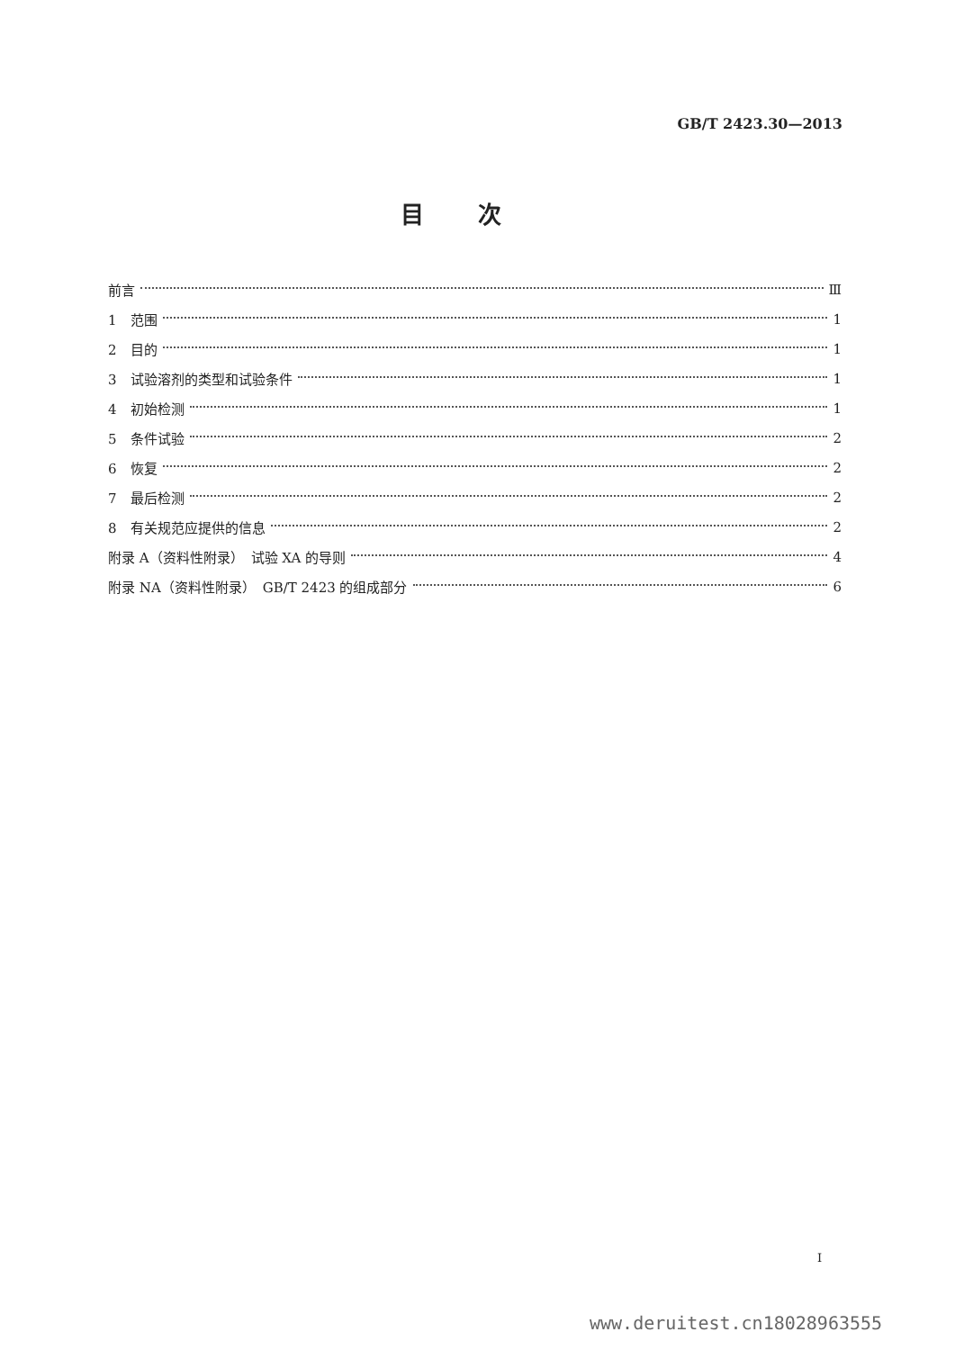GB/T 2423.30—2013
目次
前言 Ⅲ
1　范围 1
2　目的 1
3　试验溶剂的类型和试验条件 1
4　初始检测 1
5　条件试验 2
6　恢复 2
7　最后检测 2
8　有关规范应提供的信息 2
附录 A（资料性附录）　试验 XA 的导则 4
附录 NA（资料性附录）　GB/T 2423 的组成部分 6
I
www.deruitest.cn18028963555